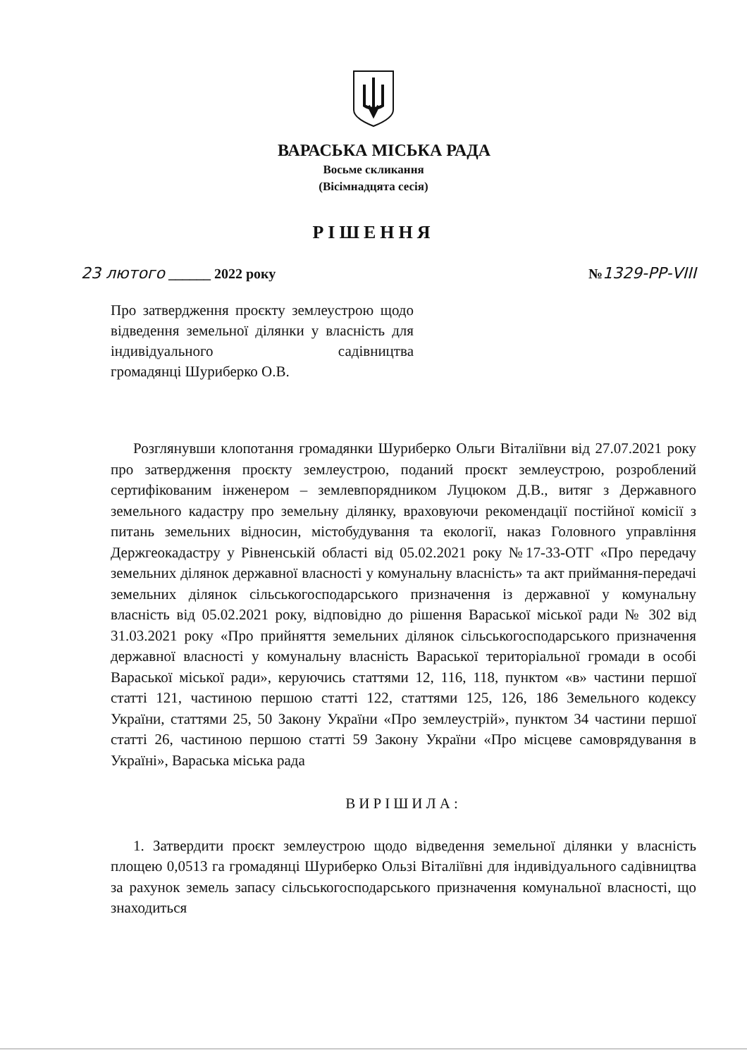ВАРАСЬКА МІСЬКА РАДА
Восьме скликання
(Вісімнадцята сесія)
РІШЕННЯ
23 лютого ______ 2022 року №1329-РР-VIII
Про затвердження проєкту землеустрою щодо відведення земельної ділянки у власність для індивідуального садівництва
громадянці Шуриберко О.В.
Розглянувши клопотання громадянки Шуриберко Ольги Віталіївни від 27.07.2021 року про затвердження проєкту землеустрою, поданий проєкт землеустрою, розроблений сертифікованим інженером – землевпорядником Луцюком Д.В., витяг з Державного земельного кадастру про земельну ділянку, враховуючи рекомендації постійної комісії з питань земельних відносин, містобудування та екології, наказ Головного управління Держгеокадастру у Рівненській області від 05.02.2021 року №17-33-ОТГ «Про передачу земельних ділянок державної власності у комунальну власність» та акт приймання-передачі земельних ділянок сільськогосподарського призначення із державної у комунальну власність від 05.02.2021 року, відповідно до рішення Вараської міської ради № 302 від 31.03.2021 року «Про прийняття земельних ділянок сільськогосподарського призначення державної власності у комунальну власність Вараської територіальної громади в особі Вараської міської ради», керуючись статтями 12, 116, 118, пунктом «в» частини першої статті 121, частиною першою статті 122, статтями 125, 126, 186 Земельного кодексу України, статтями 25, 50 Закону України «Про землеустрій», пунктом 34 частини першої статті 26, частиною першою статті 59 Закону України «Про місцеве самоврядування в Україні», Вараська міська рада
ВИРІШИЛА:
1. Затвердити проєкт землеустрою щодо відведення земельної ділянки у власність площею 0,0513 га громадянці Шуриберко Ользі Віталіївні для індивідуального садівництва за рахунок земель запасу сільськогосподарського призначення комунальної власності, що знаходиться